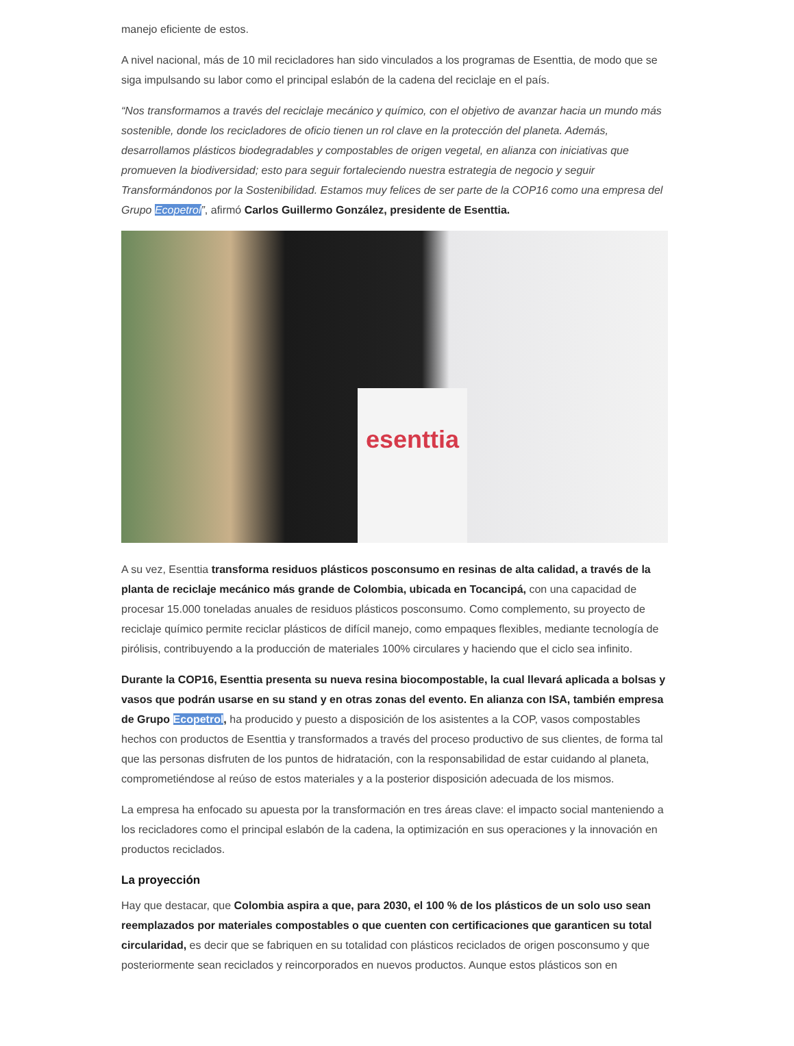manejo eficiente de estos.
A nivel nacional, más de 10 mil recicladores han sido vinculados a los programas de Esenttia, de modo que se siga impulsando su labor como el principal eslabón de la cadena del reciclaje en el país.
“Nos transformamos a través del reciclaje mecánico y químico, con el objetivo de avanzar hacia un mundo más sostenible, donde los recicladores de oficio tienen un rol clave en la protección del planeta. Además, desarrollamos plásticos biodegradables y compostables de origen vegetal, en alianza con iniciativas que promueven la biodiversidad; esto para seguir fortaleciendo nuestra estrategia de negocio y seguir Transformándonos por la Sostenibilidad. Estamos muy felices de ser parte de la COP16 como una empresa del Grupo Ecopetrol”, afirmó Carlos Guillermo González, presidente de Esenttia.
esenttia
A su vez, Esenttia transforma residuos plásticos posconsumo en resinas de alta calidad, a través de la planta de reciclaje mecánico más grande de Colombia, ubicada en Tocancipá, con una capacidad de procesar 15.000 toneladas anuales de residuos plásticos posconsumo. Como complemento, su proyecto de reciclaje químico permite reciclar plásticos de difícil manejo, como empaques flexibles, mediante tecnología de pirólisis, contribuyendo a la producción de materiales 100% circulares y haciendo que el ciclo sea infinito.
Durante la COP16, Esenttia presenta su nueva resina biocompostable, la cual llevará aplicada a bolsas y vasos que podrán usarse en su stand y en otras zonas del evento. En alianza con ISA, también empresa de Grupo Ecopetrol, ha producido y puesto a disposición de los asistentes a la COP, vasos compostables hechos con productos de Esenttia y transformados a través del proceso productivo de sus clientes, de forma tal que las personas disfruten de los puntos de hidratación, con la responsabilidad de estar cuidando al planeta, comprometiéndose al reúso de estos materiales y a la posterior disposición adecuada de los mismos.
La empresa ha enfocado su apuesta por la transformación en tres áreas clave: el impacto social manteniendo a los recicladores como el principal eslabón de la cadena, la optimización en sus operaciones y la innovación en productos reciclados.
La proyección
Hay que destacar, que Colombia aspira a que, para 2030, el 100 % de los plásticos de un solo uso sean reemplazados por materiales compostables o que cuenten con certificaciones que garanticen su total circularidad, es decir que se fabriquen en su totalidad con plásticos reciclados de origen posconsumo y que posteriormente sean reciclados y reincorporados en nuevos productos. Aunque estos plásticos son en